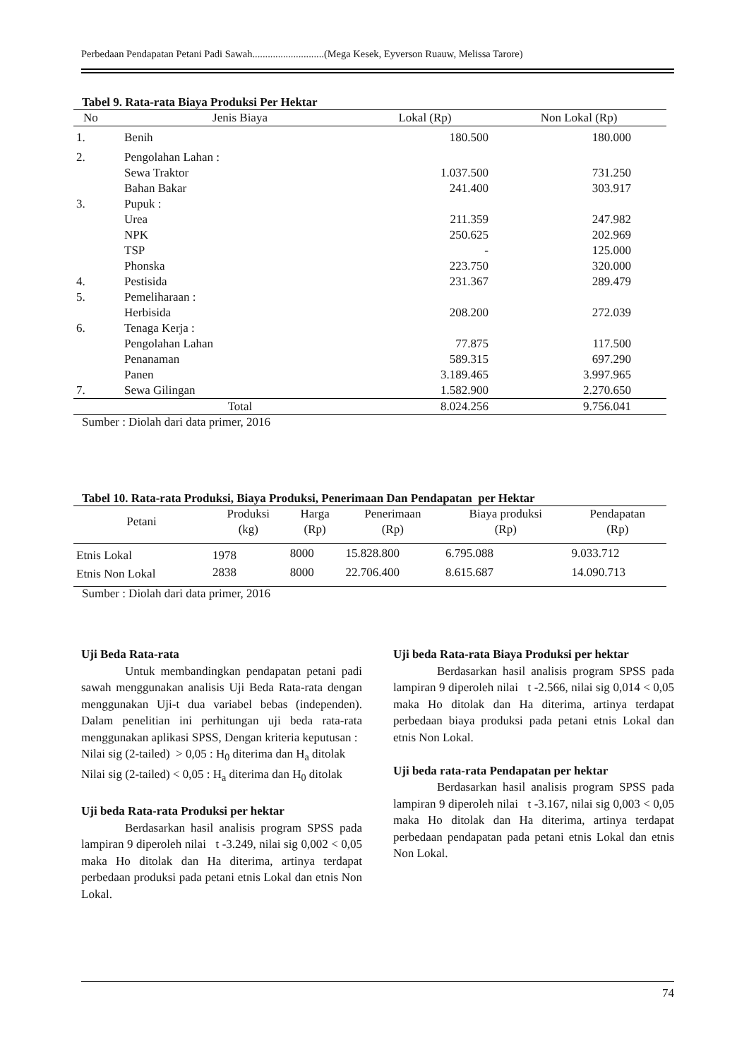Perbedaan Pendapatan Petani Padi Sawah............................(Mega Kesek, Eyverson Ruauw, Melissa Tarore)
Tabel 9. Rata-rata Biaya Produksi Per Hektar
| No | Jenis Biaya | Lokal (Rp) | Non Lokal (Rp) |
| --- | --- | --- | --- |
| 1. | Benih | 180.500 | 180.000 |
| 2. | Pengolahan Lahan : | | |
| | Sewa Traktor | 1.037.500 | 731.250 |
| | Bahan Bakar | 241.400 | 303.917 |
| 3. | Pupuk : | | |
| | Urea | 211.359 | 247.982 |
| | NPK | 250.625 | 202.969 |
| | TSP | - | 125.000 |
| | Phonska | 223.750 | 320.000 |
| 4. | Pestisida | 231.367 | 289.479 |
| 5. | Pemeliharaan : | | |
| | Herbisida | 208.200 | 272.039 |
| 6. | Tenaga Kerja : | | |
| | Pengolahan Lahan | 77.875 | 117.500 |
| | Penanaman | 589.315 | 697.290 |
| | Panen | 3.189.465 | 3.997.965 |
| 7. | Sewa Gilingan | 1.582.900 | 2.270.650 |
| | Total | 8.024.256 | 9.756.041 |
Sumber : Diolah dari data primer, 2016
Tabel 10. Rata-rata Produksi, Biaya Produksi, Penerimaan Dan Pendapatan per Hektar
| Petani | Produksi (kg) | Harga (Rp) | Penerimaan (Rp) | Biaya produksi (Rp) | Pendapatan (Rp) |
| --- | --- | --- | --- | --- | --- |
| Etnis Lokal | 1978 | 8000 | 15.828.800 | 6.795.088 | 9.033.712 |
| Etnis Non Lokal | 2838 | 8000 | 22.706.400 | 8.615.687 | 14.090.713 |
Sumber : Diolah dari data primer, 2016
Uji Beda Rata-rata
Untuk membandingkan pendapatan petani padi sawah menggunakan analisis Uji Beda Rata-rata dengan menggunakan Uji-t dua variabel bebas (independen). Dalam penelitian ini perhitungan uji beda rata-rata menggunakan aplikasi SPSS, Dengan kriteria keputusan :
Nilai sig (2-tailed) > 0,05 : H<sub>0</sub> diterima dan H<sub>a</sub> ditolak
Nilai sig (2-tailed) < 0,05 : H<sub>a</sub> diterima dan H<sub>0</sub> ditolak
Uji beda Rata-rata Produksi per hektar
Berdasarkan hasil analisis program SPSS pada lampiran 9 diperoleh nilai t -3.249, nilai sig 0,002 < 0,05 maka Ho ditolak dan Ha diterima, artinya terdapat perbedaan produksi pada petani etnis Lokal dan etnis Non Lokal.
Uji beda Rata-rata Biaya Produksi per hektar
Berdasarkan hasil analisis program SPSS pada lampiran 9 diperoleh nilai t -2.566, nilai sig 0,014 < 0,05 maka Ho ditolak dan Ha diterima, artinya terdapat perbedaan biaya produksi pada petani etnis Lokal dan etnis Non Lokal.
Uji beda rata-rata Pendapatan per hektar
Berdasarkan hasil analisis program SPSS pada lampiran 9 diperoleh nilai t -3.167, nilai sig 0,003 < 0,05 maka Ho ditolak dan Ha diterima, artinya terdapat perbedaan pendapatan pada petani etnis Lokal dan etnis Non Lokal.
74